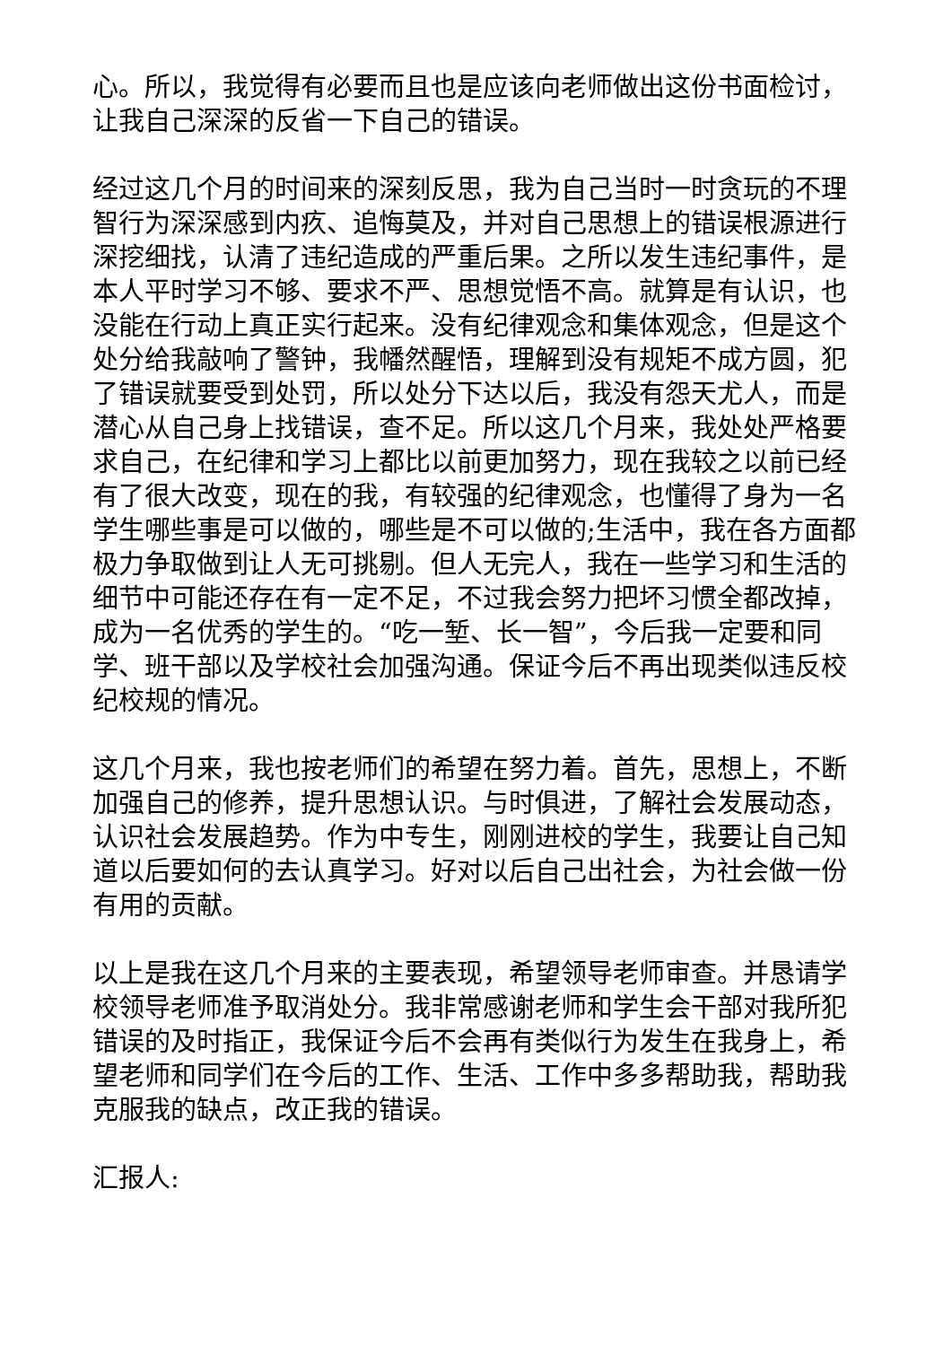心。所以，我觉得有必要而且也是应该向老师做出这份书面检讨，让我自己深深的反省一下自己的错误。
经过这几个月的时间来的深刻反思，我为自己当时一时贪玩的不理智行为深深感到内疚、追悔莫及，并对自己思想上的错误根源进行深挖细找，认清了违纪造成的严重后果。之所以发生违纪事件，是本人平时学习不够、要求不严、思想觉悟不高。就算是有认识，也没能在行动上真正实行起来。没有纪律观念和集体观念，但是这个处分给我敲响了警钟，我幡然醒悟，理解到没有规矩不成方圆，犯了错误就要受到处罚，所以处分下达以后，我没有怨天尤人，而是潜心从自己身上找错误，查不足。所以这几个月来，我处处严格要求自己，在纪律和学习上都比以前更加努力，现在我较之以前已经有了很大改变，现在的我，有较强的纪律观念，也懂得了身为一名学生哪些事是可以做的，哪些是不可以做的;生活中，我在各方面都极力争取做到让人无可挑剔。但人无完人，我在一些学习和生活的细节中可能还存在有一定不足，不过我会努力把坏习惯全都改掉，成为一名优秀的学生的。“吃一堑、长一智”，今后我一定要和同学、班干部以及学校社会加强沟通。保证今后不再出现类似违反校纪校规的情况。
这几个月来，我也按老师们的希望在努力着。首先，思想上，不断加强自己的修养，提升思想认识。与时俱进，了解社会发展动态，认识社会发展趋势。作为中专生，刚刚进校的学生，我要让自己知道以后要如何的去认真学习。好对以后自己出社会，为社会做一份有用的贡献。
以上是我在这几个月来的主要表现，希望领导老师审查。并恳请学校领导老师准予取消处分。我非常感谢老师和学生会干部对我所犯错误的及时指正，我保证今后不会再有类似行为发生在我身上，希望老师和同学们在今后的工作、生活、工作中多多帮助我，帮助我克服我的缺点，改正我的错误。
汇报人: